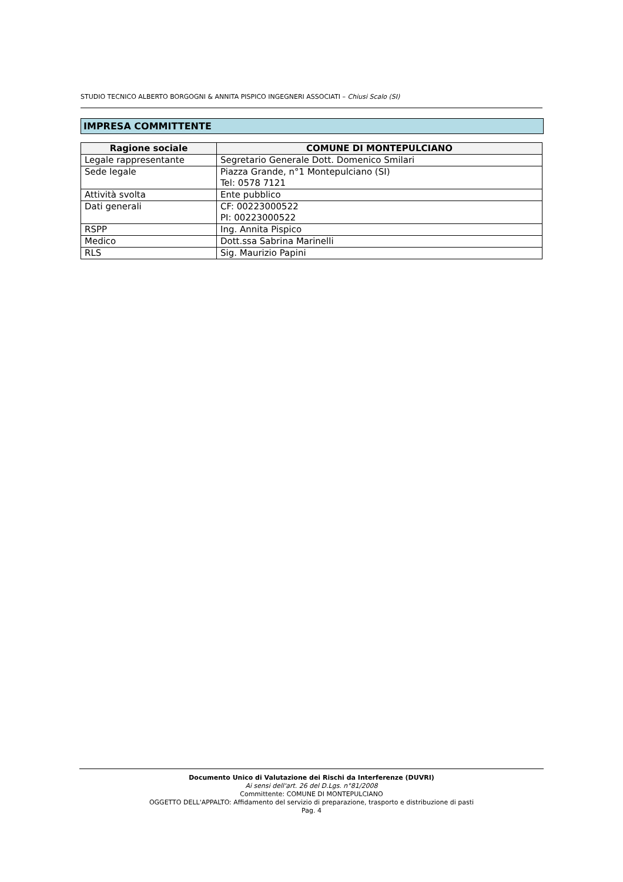STUDIO TECNICO ALBERTO BORGOGNI & ANNITA PISPICO INGEGNERI ASSOCIATI – Chiusi Scalo (SI)
IMPRESA COMMITTENTE
| Ragione sociale | COMUNE DI MONTEPULCIANO |
| --- | --- |
| Legale rappresentante | Segretario Generale Dott. Domenico Smilari |
| Sede legale | Piazza Grande, n°1 Montepulciano (SI) Tel: 0578 7121 |
| Attività svolta | Ente pubblico |
| Dati generali | CF: 00223000522 PI: 00223000522 |
| RSPP | Ing. Annita Pispico |
| Medico | Dott.ssa Sabrina Marinelli |
| RLS | Sig. Maurizio Papini |
Documento Unico di Valutazione dei Rischi da Interferenze (DUVRI)
Ai sensi dell'art. 26 del D.Lgs. n°81/2008
Committente: COMUNE DI MONTEPULCIANO
OGGETTO DELL'APPALTO: Affidamento del servizio di preparazione, trasporto e distribuzione di pasti
Pag. 4